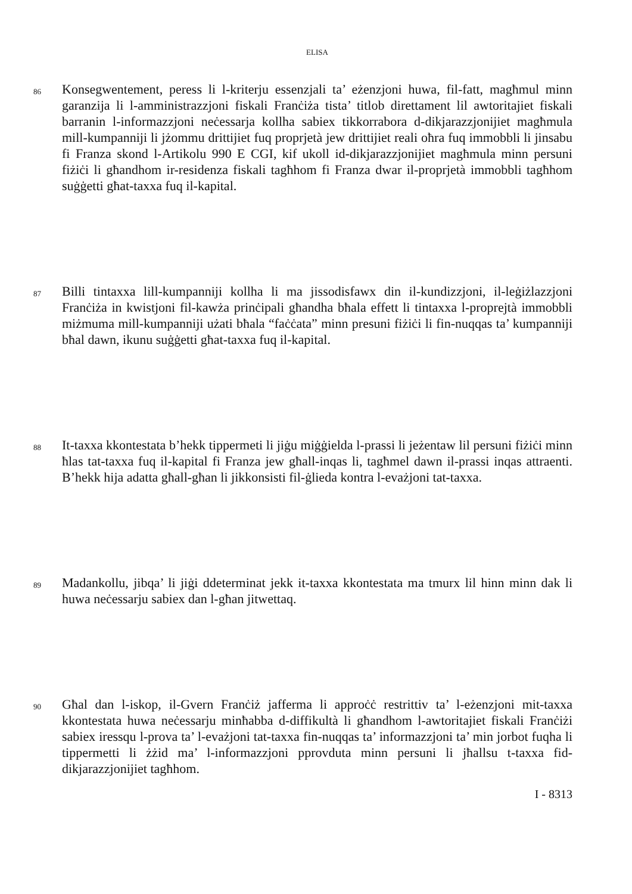ELISA
86
Konsegwentement, peress li l-kriterju essenzjali ta’ eżenzjoni huwa, fil-fatt, magħmul minn garanzija li l-amministrazzjoni fiskali Franċiża tista’ titlob direttament lil awtoritajiet fiskali barranin l-informazzjoni neċessarja kollha sabiex tikkorrabora d-dikjarazzjonijiet magħmula mill-kumpanniji li jżommu drittijiet fuq proprjetà jew drittijiet reali oħra fuq immobbli li jinsabu fi Franza skond l-Artikolu 990 E CGI, kif ukoll id-dikjarazzjonijiet magħmula minn persuni fiżiċi li għandhom ir-residenza fiskali tagħhom fi Franza dwar il-proprjetà immobbli tagħhom suġġetti għat-taxxa fuq il-kapital.
87
Billi tintaxxa lill-kumpanniji kollha li ma jissodisfawx din il-kundizzjoni, il-leġiżlazzjoni Franċiża in kwistjoni fil-kawża prinċipali għandha bħala effett li tintaxxa l-proprejtà immobbli miżmuma mill-kumpanniji użati bħala “faċċata” minn presuni fiżiċi li fin-nuqqas ta’ kumpanniji bħal dawn, ikunu suġġetti għat-taxxa fuq il-kapital.
88
It-taxxa kkontestata b’hekk tippermeti li jiġu miġġielda l-prassi li jeżentaw lil persuni fiżiċi minn ħlas tat-taxxa fuq il-kapital fi Franza jew għall-inqas li, tagħmel dawn il-prassi inqas attraenti. B’hekk hija adatta għall-għan li jikkonsisti fil-ġlieda kontra l-evażjoni tat-taxxa.
89
Madankollu, jibqa’ li jiġi ddeterminat jekk it-taxxa kkontestata ma tmurx lil hinn minn dak li huwa neċessarju sabiex dan l-għan jitwettaq.
90
Għal dan l-iskop, il-Gvern Franċiż jafferma li approċċ restrittiv ta’ l-eżenzjoni mit-taxxa kkontestata huwa neċessarju minħabba d-diffikultà li għandhom l-awtoritajiet fiskali Franċiżi sabiex iressqu l-prova ta’ l-evażjoni tat-taxxa fin-nuqqas ta’ informazzjoni ta’ min jorbot fuqha li tippermetti li żżid ma’ l-informazzjoni pprovduta minn persuni li jħallsu t-taxxa fid-dikjarazzjonijiet tagħhom.
I - 8313